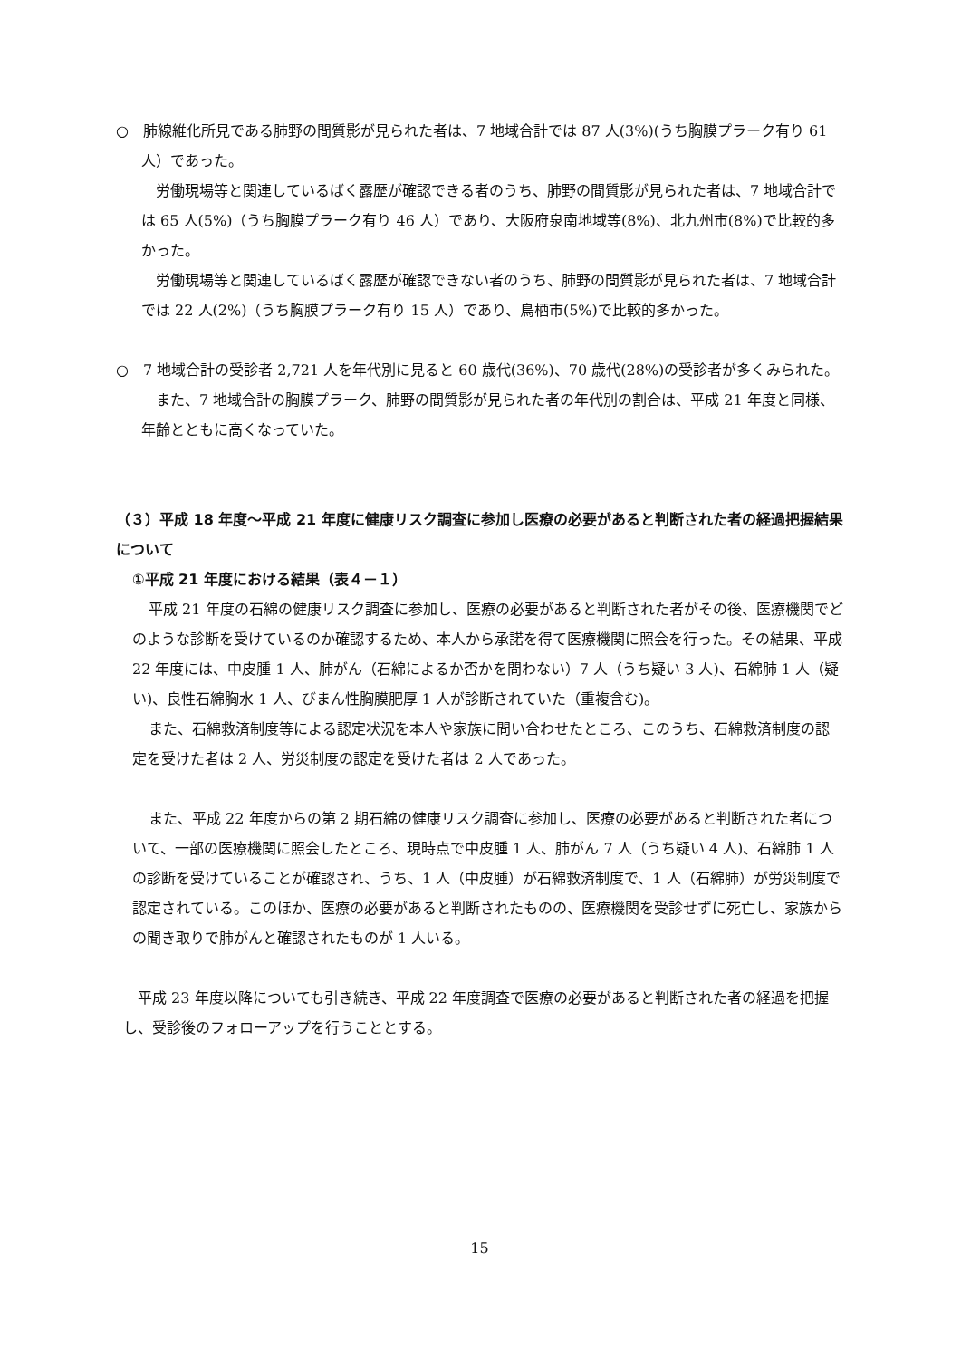○　肺線維化所見である肺野の間質影が見られた者は、7 地域合計では 87 人(3%)(うち胸膜プラーク有り 61 人）であった。
労働現場等と関連しているばく露歴が確認できる者のうち、肺野の間質影が見られた者は、7 地域合計では 65 人(5%)（うち胸膜プラーク有り 46 人）であり、大阪府泉南地域等(8%)、北九州市(8%)で比較的多かった。
労働現場等と関連しているばく露歴が確認できない者のうち、肺野の間質影が見られた者は、7 地域合計では 22 人(2%)（うち胸膜プラーク有り 15 人）であり、鳥栖市(5%)で比較的多かった。
○　7 地域合計の受診者 2,721 人を年代別に見ると 60 歳代(36%)、70 歳代(28%)の受診者が多くみられた。
また、7 地域合計の胸膜プラーク、肺野の間質影が見られた者の年代別の割合は、平成 21 年度と同様、年齢とともに高くなっていた。
（３）平成 18 年度～平成 21 年度に健康リスク調査に参加し医療の必要があると判断された者の経過把握結果について
①平成 21 年度における結果（表４－１）
平成 21 年度の石綿の健康リスク調査に参加し、医療の必要があると判断された者がその後、医療機関でどのような診断を受けているのか確認するため、本人から承諾を得て医療機関に照会を行った。その結果、平成 22 年度には、中皮腫 1 人、肺がん（石綿によるか否かを問わない）7 人（うち疑い 3 人)、石綿肺 1 人（疑い)、良性石綿胸水 1 人、びまん性胸膜肥厚 1 人が診断されていた（重複含む)。
また、石綿救済制度等による認定状況を本人や家族に問い合わせたところ、このうち、石綿救済制度の認定を受けた者は 2 人、労災制度の認定を受けた者は 2 人であった。
また、平成 22 年度からの第 2 期石綿の健康リスク調査に参加し、医療の必要があると判断された者について、一部の医療機関に照会したところ、現時点で中皮腫 1 人、肺がん 7 人（うち疑い 4 人)、石綿肺 1 人の診断を受けていることが確認され、うち、1 人（中皮腫）が石綿救済制度で、1 人（石綿肺）が労災制度で認定されている。このほか、医療の必要があると判断されたものの、医療機関を受診せずに死亡し、家族からの聞き取りで肺がんと確認されたものが 1 人いる。
平成 23 年度以降についても引き続き、平成 22 年度調査で医療の必要があると判断された者の経過を把握し、受診後のフォローアップを行うこととする。
15